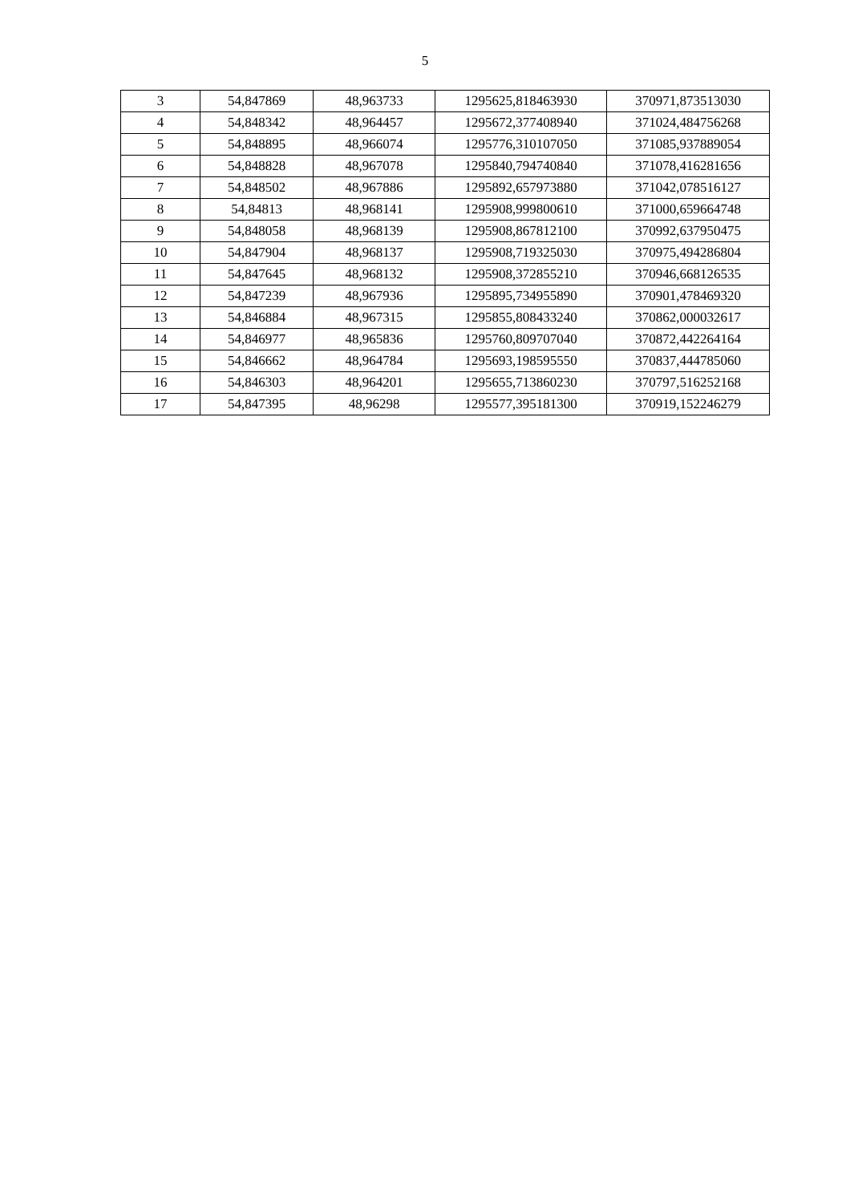5
| 3 | 54,847869 | 48,963733 | 1295625,818463930 | 370971,873513030 |
| 4 | 54,848342 | 48,964457 | 1295672,377408940 | 371024,484756268 |
| 5 | 54,848895 | 48,966074 | 1295776,310107050 | 371085,937889054 |
| 6 | 54,848828 | 48,967078 | 1295840,794740840 | 371078,416281656 |
| 7 | 54,848502 | 48,967886 | 1295892,657973880 | 371042,078516127 |
| 8 | 54,84813 | 48,968141 | 1295908,999800610 | 371000,659664748 |
| 9 | 54,848058 | 48,968139 | 1295908,867812100 | 370992,637950475 |
| 10 | 54,847904 | 48,968137 | 1295908,719325030 | 370975,494286804 |
| 11 | 54,847645 | 48,968132 | 1295908,372855210 | 370946,668126535 |
| 12 | 54,847239 | 48,967936 | 1295895,734955890 | 370901,478469320 |
| 13 | 54,846884 | 48,967315 | 1295855,808433240 | 370862,000032617 |
| 14 | 54,846977 | 48,965836 | 1295760,809707040 | 370872,442264164 |
| 15 | 54,846662 | 48,964784 | 1295693,198595550 | 370837,444785060 |
| 16 | 54,846303 | 48,964201 | 1295655,713860230 | 370797,516252168 |
| 17 | 54,847395 | 48,96298 | 1295577,395181300 | 370919,152246279 |